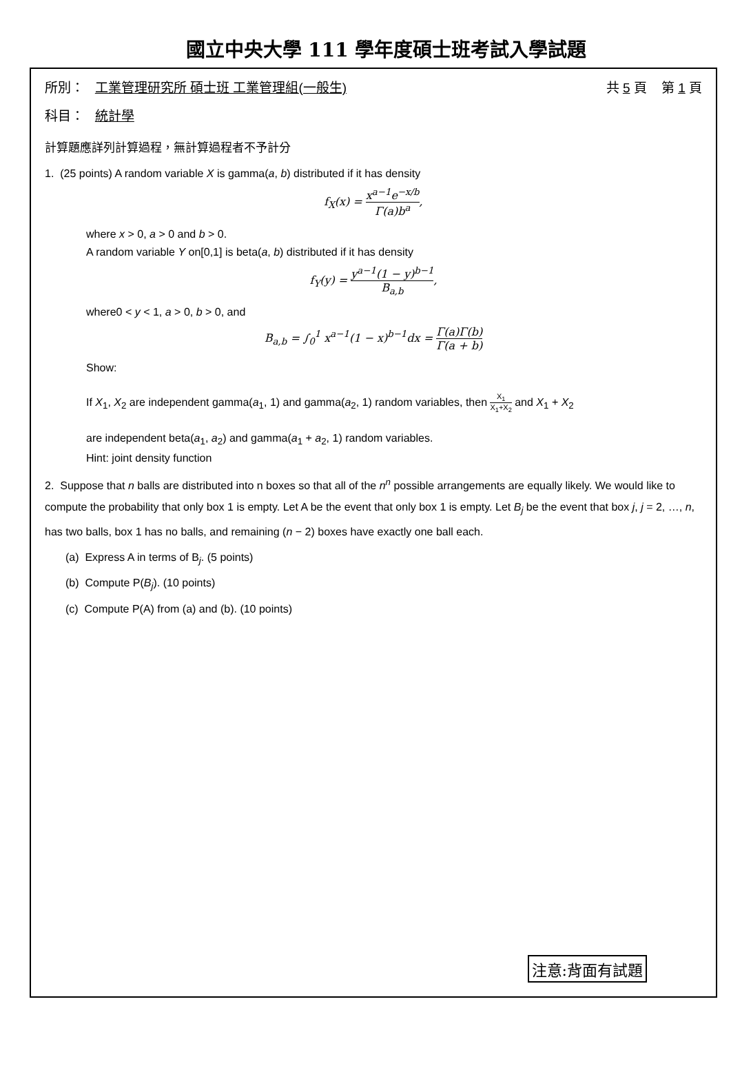國立中央大學 111 學年度碩士班考試入學試題
所別： 工業管理研究所 碩士班 工業管理組(一般生) 共 5 頁 第 1 頁
科目： 統計學
計算題應詳列計算過程，無計算過程者不予計分
1. (25 points) A random variable X is gamma(a, b) distributed if it has density
f<sub>X</sub>(x) = x<sup>a−1</sup>e<sup>−x/b</sup> Γ(a)b<sup>a</sup>,
where x > 0, a > 0 and b > 0.
A random variable Y on[0,1] is beta(a, b) distributed if it has density
f<sub>Y</sub>(y) = y<sup>a−1</sup>(1 − y)<sup>b−1</sup> B<sub>a,b</sub>,
where0 < y < 1, a > 0, b > 0, and
B<sub>a,b</sub> = ∫<sub>0</sub><sup>1</sup> x<sup>a−1</sup>(1 − x)<sup>b−1</sup>dx = Γ(a)Γ(b) Γ(a + b)
Show:
If X<sub>1</sub>, X<sub>2</sub> are independent gamma(a<sub>1</sub>, 1) and gamma(a<sub>2</sub>, 1) random variables, then X<sub>1</sub> X<sub>1</sub>+X<sub>2</sub> and X<sub>1</sub> + X<sub>2</sub>
are independent beta(a<sub>1</sub>, a<sub>2</sub>) and gamma(a<sub>1</sub> + a<sub>2</sub>, 1) random variables.
Hint: joint density function
2. Suppose that n balls are distributed into n boxes so that all of the n<sup>n</sup> possible arrangements are equally likely. We would like to compute the probability that only box 1 is empty. Let A be the event that only box 1 is empty. Let B<sub>j</sub> be the event that box j, j = 2, …, n, has two balls, box 1 has no balls, and remaining (n − 2) boxes have exactly one ball each.
(a) Express A in terms of B<sub>j</sub>. (5 points)
(b) Compute P(B<sub>j</sub>). (10 points)
(c) Compute P(A) from (a) and (b). (10 points)
注意:背面有試題